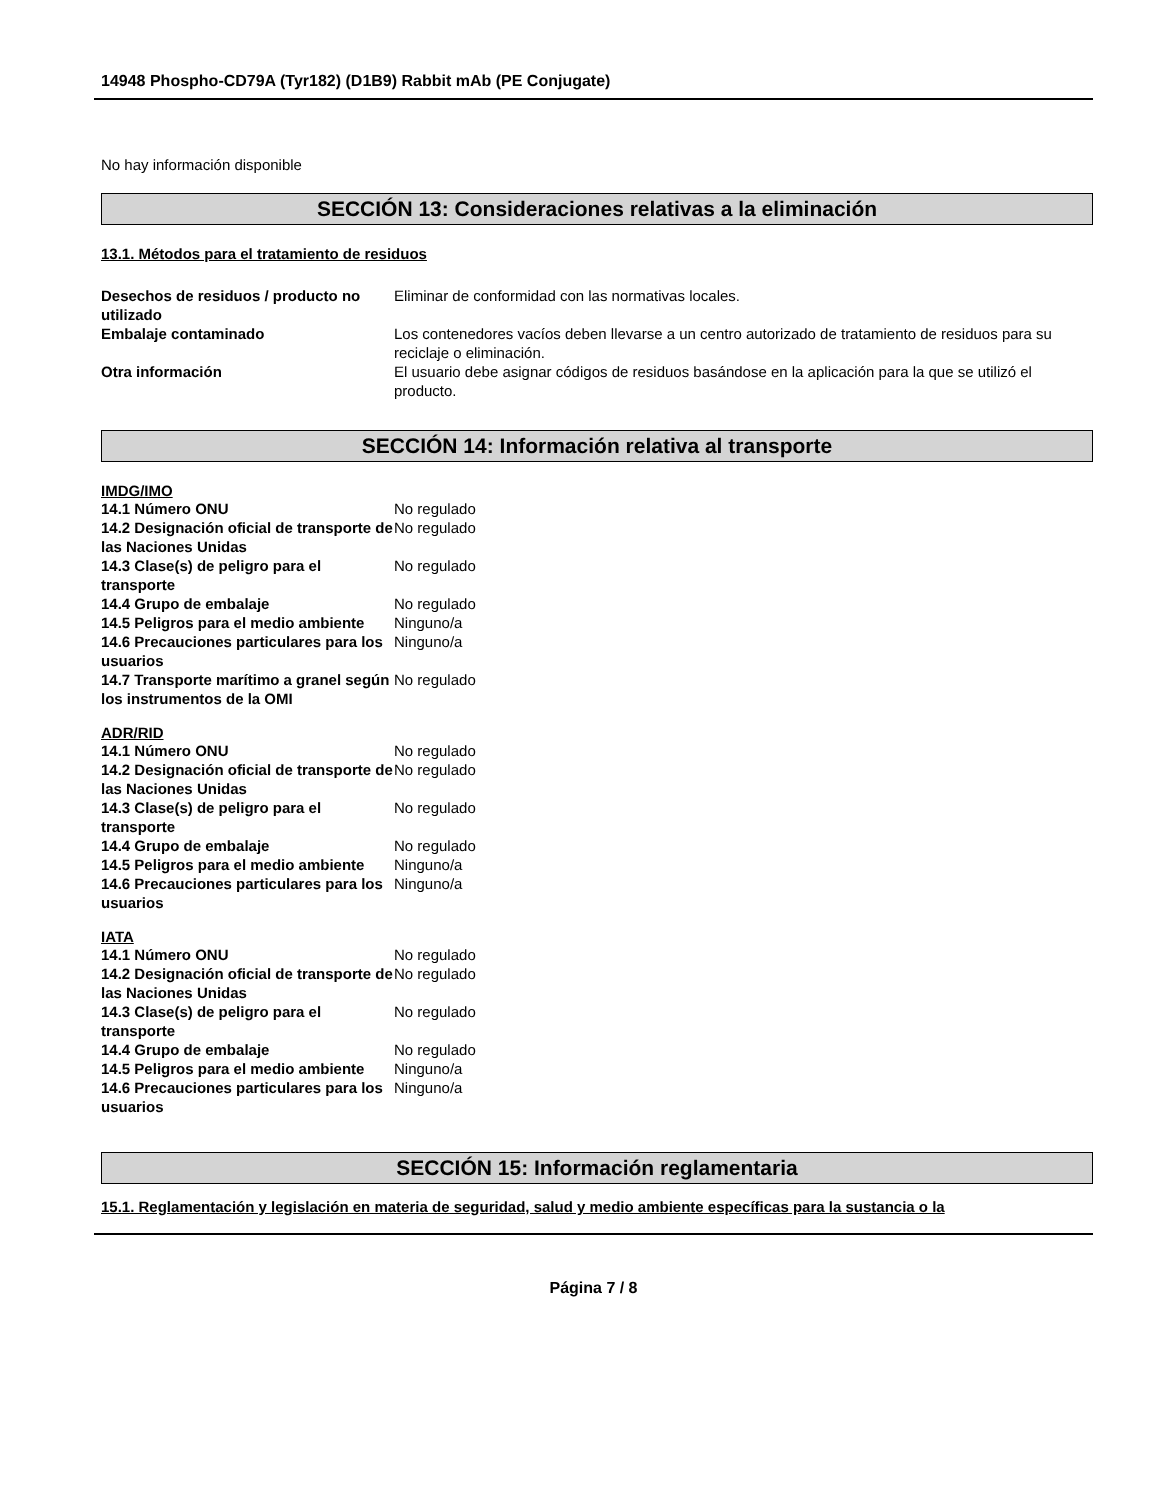14948 Phospho-CD79A (Tyr182) (D1B9) Rabbit mAb (PE Conjugate)
No hay información disponible
SECCIÓN 13: Consideraciones relativas a la eliminación
13.1. Métodos para el tratamiento de residuos
| Desechos de residuos / producto no utilizado | Eliminar de conformidad con las normativas locales. |
| Embalaje contaminado | Los contenedores vacíos deben llevarse a un centro autorizado de tratamiento de residuos para su reciclaje o eliminación. |
| Otra información | El usuario debe asignar códigos de residuos basándose en la aplicación para la que se utilizó el producto. |
SECCIÓN 14: Información relativa al transporte
IMDG/IMO
| 14.1 Número ONU | No regulado |
| 14.2 Designación oficial de transporte de las Naciones Unidas | No regulado |
| 14.3 Clase(s) de peligro para el transporte | No regulado |
| 14.4 Grupo de embalaje | No regulado |
| 14.5 Peligros para el medio ambiente | Ninguno/a |
| 14.6 Precauciones particulares para los usuarios | Ninguno/a |
| 14.7 Transporte marítimo a granel según los instrumentos de la OMI | No regulado |
ADR/RID
| 14.1 Número ONU | No regulado |
| 14.2 Designación oficial de transporte de las Naciones Unidas | No regulado |
| 14.3 Clase(s) de peligro para el transporte | No regulado |
| 14.4 Grupo de embalaje | No regulado |
| 14.5 Peligros para el medio ambiente | Ninguno/a |
| 14.6 Precauciones particulares para los usuarios | Ninguno/a |
IATA
| 14.1 Número ONU | No regulado |
| 14.2 Designación oficial de transporte de las Naciones Unidas | No regulado |
| 14.3 Clase(s) de peligro para el transporte | No regulado |
| 14.4 Grupo de embalaje | No regulado |
| 14.5 Peligros para el medio ambiente | Ninguno/a |
| 14.6 Precauciones particulares para los usuarios | Ninguno/a |
SECCIÓN 15: Información reglamentaria
15.1. Reglamentación y legislación en materia de seguridad, salud y medio ambiente específicas para la sustancia o la
Página 7 / 8